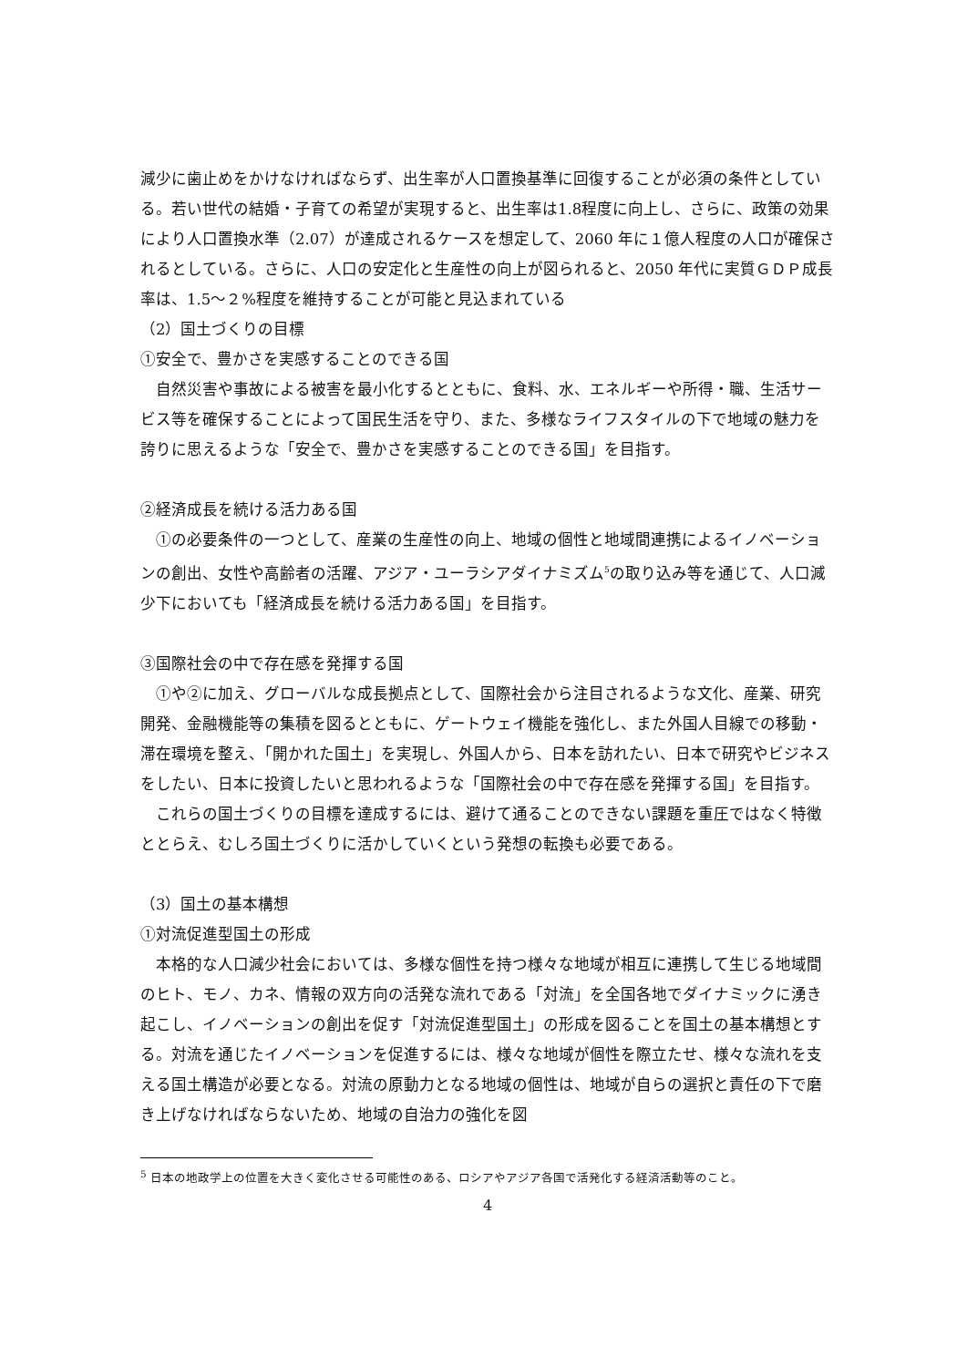減少に歯止めをかけなければならず、出生率が人口置換基準に回復することが必須の条件としている。若い世代の結婚・子育ての希望が実現すると、出生率は1.8程度に向上し、さらに、政策の効果により人口置換水準（2.07）が達成されるケースを想定して、2060 年に１億人程度の人口が確保されるとしている。さらに、人口の安定化と生産性の向上が図られると、2050 年代に実質ＧＤＰ成長率は、1.5～２%程度を維持することが可能と見込まれている
（2）国土づくりの目標
①安全で、豊かさを実感することのできる国
自然災害や事故による被害を最小化するとともに、食料、水、エネルギーや所得・職、生活サービス等を確保することによって国民生活を守り、また、多様なライフスタイルの下で地域の魅力を誇りに思えるような「安全で、豊かさを実感することのできる国」を目指す。
②経済成長を続ける活力ある国
①の必要条件の一つとして、産業の生産性の向上、地域の個性と地域間連携によるイノベーションの創出、女性や高齢者の活躍、アジア・ユーラシアダイナミズム<sup>5</sup>の取り込み等を通じて、人口減少下においても「経済成長を続ける活力ある国」を目指す。
③国際社会の中で存在感を発揮する国
①や②に加え、グローバルな成長拠点として、国際社会から注目されるような文化、産業、研究開発、金融機能等の集積を図るとともに、ゲートウェイ機能を強化し、また外国人目線での移動・滞在環境を整え、「開かれた国土」を実現し、外国人から、日本を訪れたい、日本で研究やビジネスをしたい、日本に投資したいと思われるような「国際社会の中で存在感を発揮する国」を目指す。
これらの国土づくりの目標を達成するには、避けて通ることのできない課題を重圧ではなく特徴ととらえ、むしろ国土づくりに活かしていくという発想の転換も必要である。
（3）国土の基本構想
①対流促進型国土の形成
本格的な人口減少社会においては、多様な個性を持つ様々な地域が相互に連携して生じる地域間のヒト、モノ、カネ、情報の双方向の活発な流れである「対流」を全国各地でダイナミックに湧き起こし、イノベーションの創出を促す「対流促進型国土」の形成を図ることを国土の基本構想とする。対流を通じたイノベーションを促進するには、様々な地域が個性を際立たせ、様々な流れを支える国土構造が必要となる。対流の原動力となる地域の個性は、地域が自らの選択と責任の下で磨き上げなければならないため、地域の自治力の強化を図
<sup>5</sup> 日本の地政学上の位置を大きく変化させる可能性のある、ロシアやアジア各国で活発化する経済活動等のこと。
4